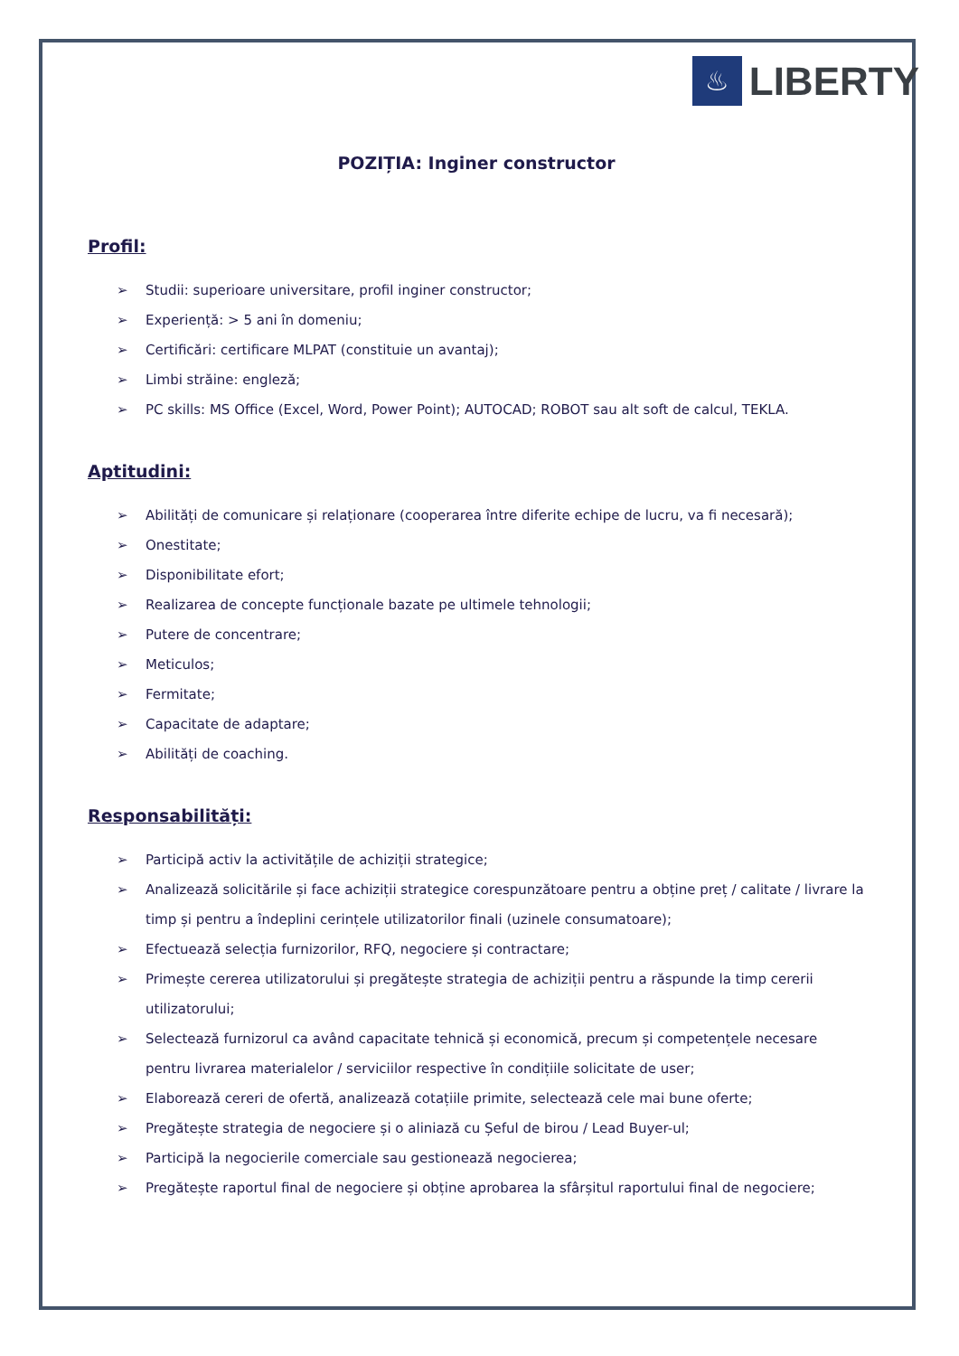♨
LIBERTY
POZIȚIA: Inginer constructor
Profil:
➢ Studii: superioare universitare, profil inginer constructor;
➢ Experiență: > 5 ani în domeniu;
➢ Certificări: certificare MLPAT (constituie un avantaj);
➢ Limbi străine: engleză;
➢ PC skills: MS Office (Excel, Word, Power Point); AUTOCAD; ROBOT sau alt soft de calcul, TEKLA.
Aptitudini:
➢ Abilități de comunicare și relaționare (cooperarea între diferite echipe de lucru, va fi necesară);
➢ Onestitate;
➢ Disponibilitate efort;
➢ Realizarea de concepte funcționale bazate pe ultimele tehnologii;
➢ Putere de concentrare;
➢ Meticulos;
➢ Fermitate;
➢ Capacitate de adaptare;
➢ Abilități de coaching.
Responsabilități:
➢ Participă activ la activitățile de achiziții strategice;
➢ Analizează solicitările și face achiziții strategice corespunzătoare pentru a obține preț / calitate / livrare la timp și pentru a îndeplini cerințele utilizatorilor finali (uzinele consumatoare);
➢ Efectuează selecția furnizorilor, RFQ, negociere și contractare;
➢ Primește cererea utilizatorului și pregătește strategia de achiziții pentru a răspunde la timp cererii utilizatorului;
➢ Selectează furnizorul ca având capacitate tehnică și economică, precum și competențele necesare pentru livrarea materialelor / serviciilor respective în condițiile solicitate de user;
➢ Elaborează cereri de ofertă, analizează cotațiile primite, selectează cele mai bune oferte;
➢ Pregătește strategia de negociere și o aliniază cu Șeful de birou / Lead Buyer-ul;
➢ Participă la negocierile comerciale sau gestionează negocierea;
➢ Pregătește raportul final de negociere și obține aprobarea la sfârșitul raportului final de negociere;